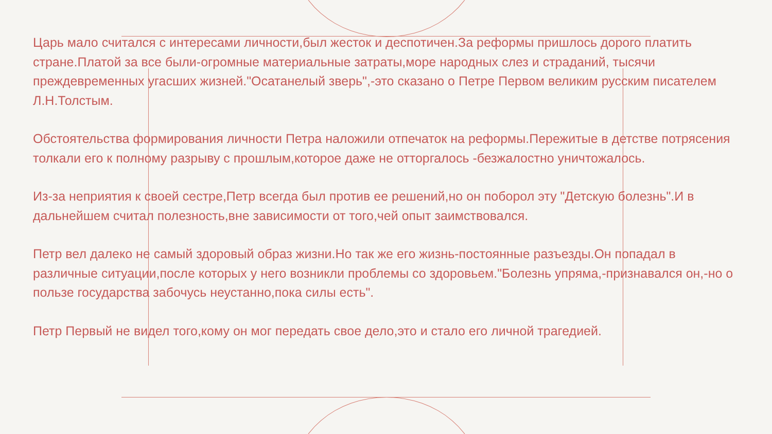Царь мало считался с интересами личности,был жесток и деспотичен.За реформы пришлось дорого платить стране.Платой за все были-огромные материальные затраты,море народных слез и страданий, тысячи преждевременных угасших жизней."Осатанелый зверь",-это сказано о Петре Первом великим русским писателем Л.Н.Толстым.
Обстоятельства формирования личности Петра наложили отпечаток на реформы.Пережитые в детстве потрясения толкали его к полному разрыву с прошлым,которое даже не отторгалось -безжалостно уничтожалось.
Из-за неприятия к своей сестре,Петр всегда был против ее решений,но он поборол эту "Детскую болезнь".И в дальнейшем считал полезность,вне зависимости от того,чей опыт заимствовался.
Петр вел далеко не самый здоровый образ жизни.Но так же его жизнь-постоянные разъезды.Он попадал в различные ситуации,после которых у него возникли проблемы со здоровьем."Болезнь упряма,-признавался он,-но о пользе государства забочусь неустанно,пока силы есть".
Петр Первый не видел того,кому он мог передать свое дело,это и стало его личной трагедией.